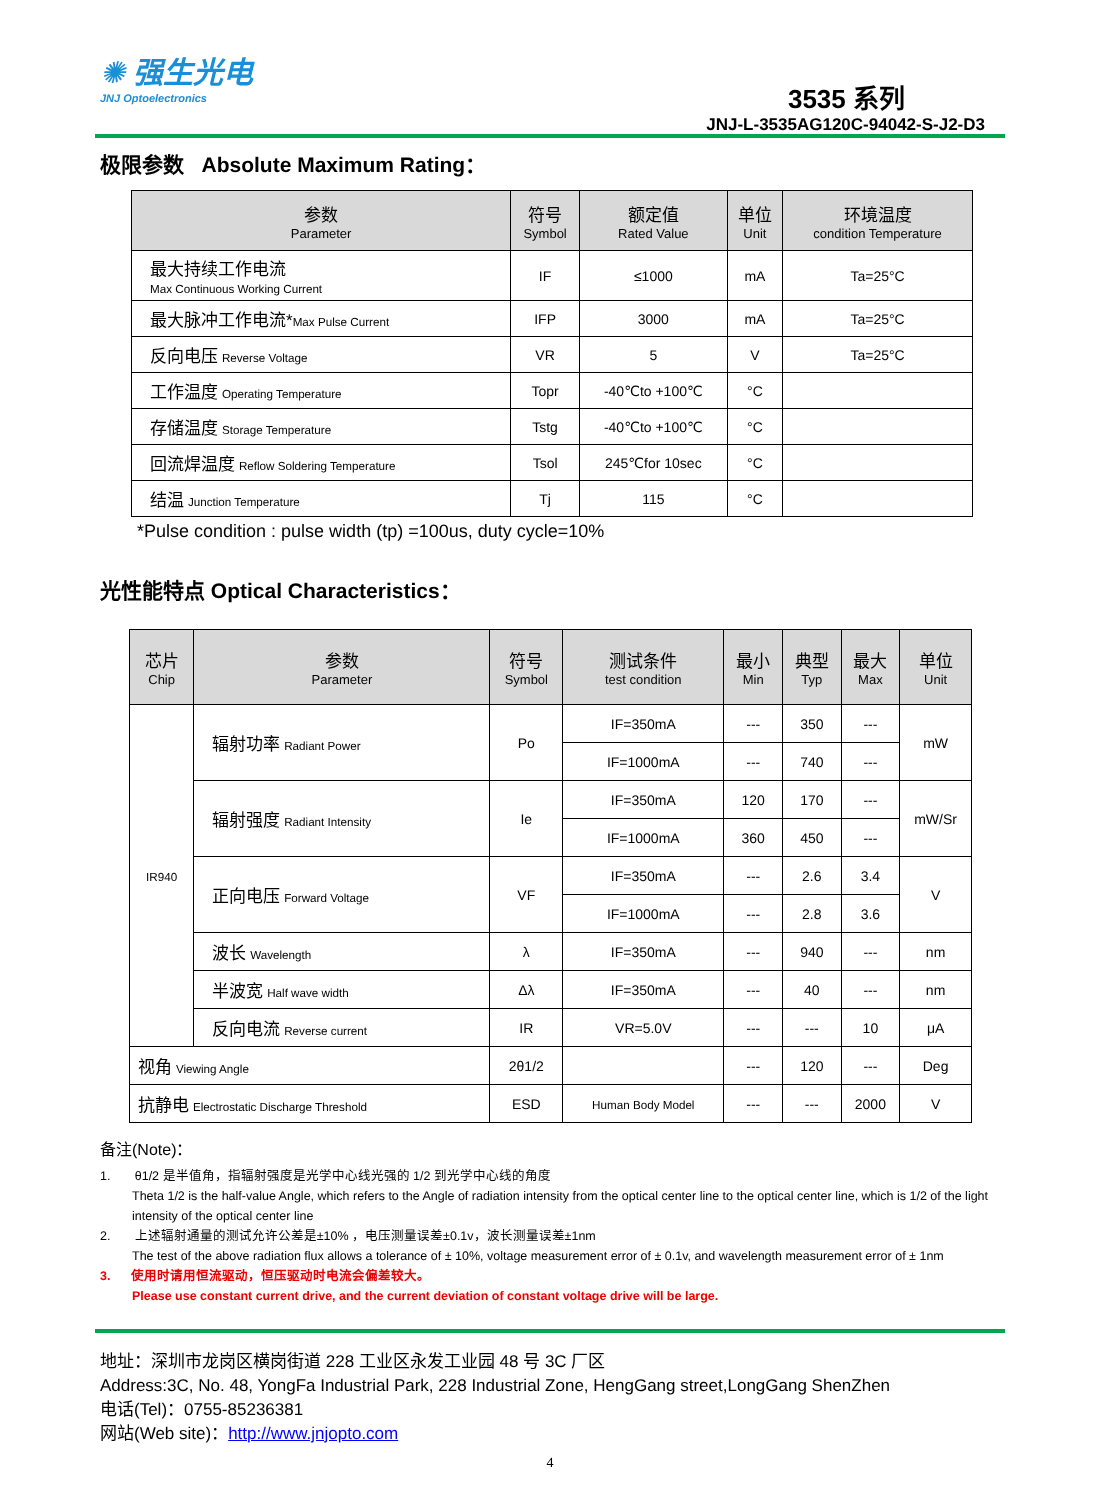✺ 强生光电
JNJ Optoelectronics
3535 系列
JNJ-L-3535AG120C-94042-S-J2-D3
极限参数 Absolute Maximum Rating：
| 参数 Parameter | 符号 Symbol | 额定值 Rated Value | 单位 Unit | 环境温度 condition Temperature |
| --- | --- | --- | --- | --- |
| 最大持续工作电流 Max Continuous Working Current | IF | ≤1000 | mA | Ta=25°C |
| 最大脉冲工作电流* Max Pulse Current | IFP | 3000 | mA | Ta=25°C |
| 反向电压 Reverse Voltage | VR | 5 | V | Ta=25°C |
| 工作温度 Operating Temperature | Topr | -40℃to +100℃ | °C | |
| 存储温度 Storage Temperature | Tstg | -40℃to +100℃ | °C | |
| 回流焊温度 Reflow Soldering Temperature | Tsol | 245℃for 10sec | °C | |
| 结温 Junction Temperature | Tj | 115 | °C | |
*Pulse condition : pulse width (tp) =100us, duty cycle=10%
光性能特点 Optical Characteristics：
| 芯片 Chip | 参数 Parameter | 符号 Symbol | 测试条件 test condition | 最小 Min | 典型 Typ | 最大 Max | 单位 Unit |
| --- | --- | --- | --- | --- | --- | --- | --- |
| IR940 | 辐射功率 Radiant Power | Po | IF=350mA | --- | 350 | --- | mW |
| | | | IF=1000mA | --- | 740 | --- | |
| | 辐射强度 Radiant Intensity | Ie | IF=350mA | 120 | 170 | --- | mW/Sr |
| | | | IF=1000mA | 360 | 450 | --- | |
| | 正向电压 Forward Voltage | VF | IF=350mA | --- | 2.6 | 3.4 | V |
| | | | IF=1000mA | --- | 2.8 | 3.6 | |
| | 波长 Wavelength | λ | IF=350mA | --- | 940 | --- | nm |
| | 半波宽 Half wave width | Δλ | IF=350mA | --- | 40 | --- | nm |
| | 反向电流 Reverse current | IR | VR=5.0V | --- | --- | 10 | μA |
| 视角 Viewing Angle | | 2θ1/2 | | --- | 120 | --- | Deg |
| 抗静电 Electrostatic Discharge Threshold | | ESD | Human Body Model | --- | --- | 2000 | V |
备注(Note)：
1. θ1/2 是半值角，指辐射强度是光学中心线光强的 1/2 到光学中心线的角度
Theta 1/2 is the half-value Angle, which refers to the Angle of radiation intensity from the optical center line to the optical center line, which is 1/2 of the light intensity of the optical center line
2. 上述辐射通量的测试允许公差是±10% ，电压测量误差±0.1v，波长测量误差±1nm
The test of the above radiation flux allows a tolerance of ± 10%, voltage measurement error of ± 0.1v, and wavelength measurement error of ± 1nm
3. 使用时请用恒流驱动，恒压驱动时电流会偏差较大。
Please use constant current drive, and the current deviation of constant voltage drive will be large.
地址：深圳市龙岗区横岗街道 228 工业区永发工业园 48 号 3C 厂区
Address:3C, No. 48, YongFa Industrial Park, 228 Industrial Zone, HengGang street,LongGang ShenZhen
电话(Tel)：0755-85236381
网站(Web site)：http://www.jnjopto.com
4